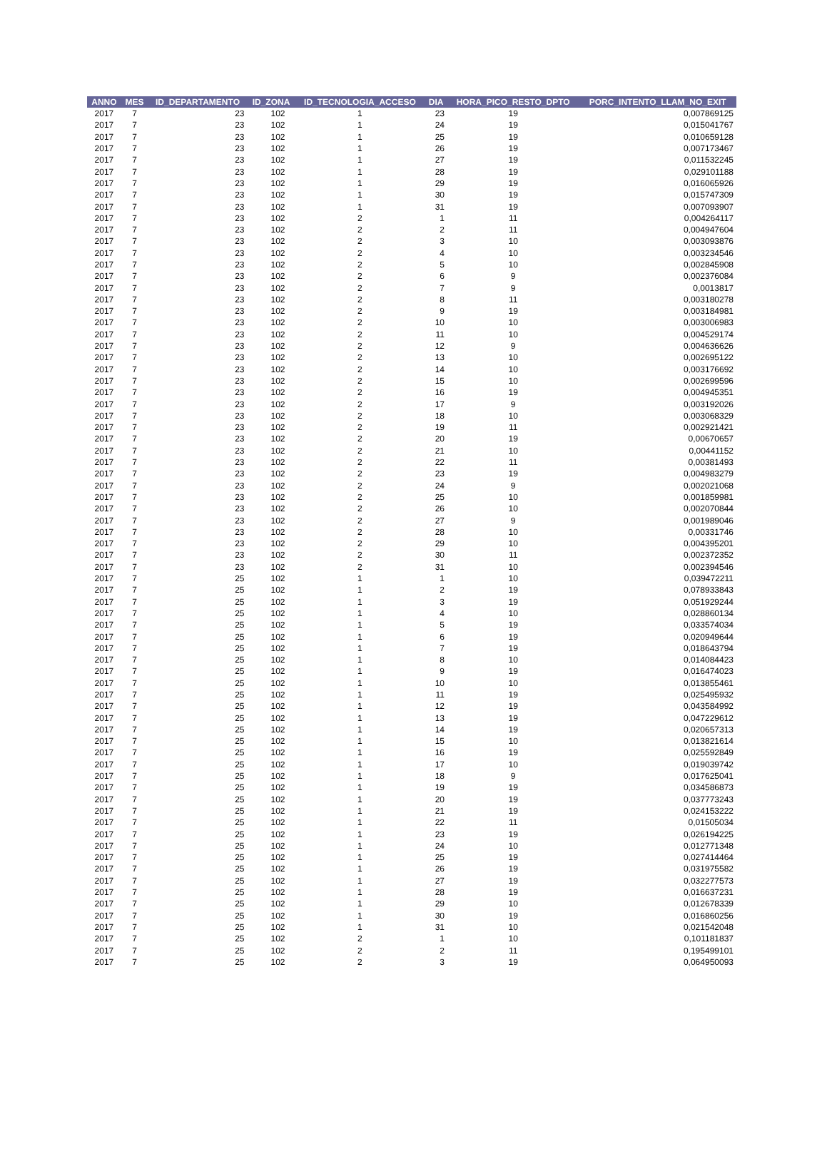| ANNO | MES | ID_DEPARTAMENTO | ID_ZONA | ID_TECNOLOGIA_ACCESO | DIA | HORA_PICO_RESTO_DPTO | PORC_INTENTO_LLAM_NO_EXIT |
| --- | --- | --- | --- | --- | --- | --- | --- |
| 2017 | 7 | 23 | 102 | 1 | 23 | 19 | 0,007869125 |
| 2017 | 7 | 23 | 102 | 1 | 24 | 19 | 0,015041767 |
| 2017 | 7 | 23 | 102 | 1 | 25 | 19 | 0,010659128 |
| 2017 | 7 | 23 | 102 | 1 | 26 | 19 | 0,007173467 |
| 2017 | 7 | 23 | 102 | 1 | 27 | 19 | 0,011532245 |
| 2017 | 7 | 23 | 102 | 1 | 28 | 19 | 0,029101188 |
| 2017 | 7 | 23 | 102 | 1 | 29 | 19 | 0,016065926 |
| 2017 | 7 | 23 | 102 | 1 | 30 | 19 | 0,015747309 |
| 2017 | 7 | 23 | 102 | 1 | 31 | 19 | 0,007093907 |
| 2017 | 7 | 23 | 102 | 2 | 1 | 11 | 0,004264117 |
| 2017 | 7 | 23 | 102 | 2 | 2 | 11 | 0,004947604 |
| 2017 | 7 | 23 | 102 | 2 | 3 | 10 | 0,003093876 |
| 2017 | 7 | 23 | 102 | 2 | 4 | 10 | 0,003234546 |
| 2017 | 7 | 23 | 102 | 2 | 5 | 10 | 0,002845908 |
| 2017 | 7 | 23 | 102 | 2 | 6 | 9 | 0,002376084 |
| 2017 | 7 | 23 | 102 | 2 | 7 | 9 | 0,0013817 |
| 2017 | 7 | 23 | 102 | 2 | 8 | 11 | 0,003180278 |
| 2017 | 7 | 23 | 102 | 2 | 9 | 19 | 0,003184981 |
| 2017 | 7 | 23 | 102 | 2 | 10 | 10 | 0,003006983 |
| 2017 | 7 | 23 | 102 | 2 | 11 | 10 | 0,004529174 |
| 2017 | 7 | 23 | 102 | 2 | 12 | 9 | 0,004636626 |
| 2017 | 7 | 23 | 102 | 2 | 13 | 10 | 0,002695122 |
| 2017 | 7 | 23 | 102 | 2 | 14 | 10 | 0,003176692 |
| 2017 | 7 | 23 | 102 | 2 | 15 | 10 | 0,002699596 |
| 2017 | 7 | 23 | 102 | 2 | 16 | 19 | 0,004945351 |
| 2017 | 7 | 23 | 102 | 2 | 17 | 9 | 0,003192026 |
| 2017 | 7 | 23 | 102 | 2 | 18 | 10 | 0,003068329 |
| 2017 | 7 | 23 | 102 | 2 | 19 | 11 | 0,002921421 |
| 2017 | 7 | 23 | 102 | 2 | 20 | 19 | 0,00670657 |
| 2017 | 7 | 23 | 102 | 2 | 21 | 10 | 0,00441152 |
| 2017 | 7 | 23 | 102 | 2 | 22 | 11 | 0,00381493 |
| 2017 | 7 | 23 | 102 | 2 | 23 | 19 | 0,004983279 |
| 2017 | 7 | 23 | 102 | 2 | 24 | 9 | 0,002021068 |
| 2017 | 7 | 23 | 102 | 2 | 25 | 10 | 0,001859981 |
| 2017 | 7 | 23 | 102 | 2 | 26 | 10 | 0,002070844 |
| 2017 | 7 | 23 | 102 | 2 | 27 | 9 | 0,001989046 |
| 2017 | 7 | 23 | 102 | 2 | 28 | 10 | 0,00331746 |
| 2017 | 7 | 23 | 102 | 2 | 29 | 10 | 0,004395201 |
| 2017 | 7 | 23 | 102 | 2 | 30 | 11 | 0,002372352 |
| 2017 | 7 | 23 | 102 | 2 | 31 | 10 | 0,002394546 |
| 2017 | 7 | 25 | 102 | 1 | 1 | 10 | 0,039472211 |
| 2017 | 7 | 25 | 102 | 1 | 2 | 19 | 0,078933843 |
| 2017 | 7 | 25 | 102 | 1 | 3 | 19 | 0,051929244 |
| 2017 | 7 | 25 | 102 | 1 | 4 | 10 | 0,028860134 |
| 2017 | 7 | 25 | 102 | 1 | 5 | 19 | 0,033574034 |
| 2017 | 7 | 25 | 102 | 1 | 6 | 19 | 0,020949644 |
| 2017 | 7 | 25 | 102 | 1 | 7 | 19 | 0,018643794 |
| 2017 | 7 | 25 | 102 | 1 | 8 | 10 | 0,014084423 |
| 2017 | 7 | 25 | 102 | 1 | 9 | 19 | 0,016474023 |
| 2017 | 7 | 25 | 102 | 1 | 10 | 10 | 0,013855461 |
| 2017 | 7 | 25 | 102 | 1 | 11 | 19 | 0,025495932 |
| 2017 | 7 | 25 | 102 | 1 | 12 | 19 | 0,043584992 |
| 2017 | 7 | 25 | 102 | 1 | 13 | 19 | 0,047229612 |
| 2017 | 7 | 25 | 102 | 1 | 14 | 19 | 0,020657313 |
| 2017 | 7 | 25 | 102 | 1 | 15 | 10 | 0,013821614 |
| 2017 | 7 | 25 | 102 | 1 | 16 | 19 | 0,025592849 |
| 2017 | 7 | 25 | 102 | 1 | 17 | 10 | 0,019039742 |
| 2017 | 7 | 25 | 102 | 1 | 18 | 9 | 0,017625041 |
| 2017 | 7 | 25 | 102 | 1 | 19 | 19 | 0,034586873 |
| 2017 | 7 | 25 | 102 | 1 | 20 | 19 | 0,037773243 |
| 2017 | 7 | 25 | 102 | 1 | 21 | 19 | 0,024153222 |
| 2017 | 7 | 25 | 102 | 1 | 22 | 11 | 0,01505034 |
| 2017 | 7 | 25 | 102 | 1 | 23 | 19 | 0,026194225 |
| 2017 | 7 | 25 | 102 | 1 | 24 | 10 | 0,012771348 |
| 2017 | 7 | 25 | 102 | 1 | 25 | 19 | 0,027414464 |
| 2017 | 7 | 25 | 102 | 1 | 26 | 19 | 0,031975582 |
| 2017 | 7 | 25 | 102 | 1 | 27 | 19 | 0,032277573 |
| 2017 | 7 | 25 | 102 | 1 | 28 | 19 | 0,016637231 |
| 2017 | 7 | 25 | 102 | 1 | 29 | 10 | 0,012678339 |
| 2017 | 7 | 25 | 102 | 1 | 30 | 19 | 0,016860256 |
| 2017 | 7 | 25 | 102 | 1 | 31 | 10 | 0,021542048 |
| 2017 | 7 | 25 | 102 | 2 | 1 | 10 | 0,101181837 |
| 2017 | 7 | 25 | 102 | 2 | 2 | 11 | 0,195499101 |
| 2017 | 7 | 25 | 102 | 2 | 3 | 19 | 0,064950093 |